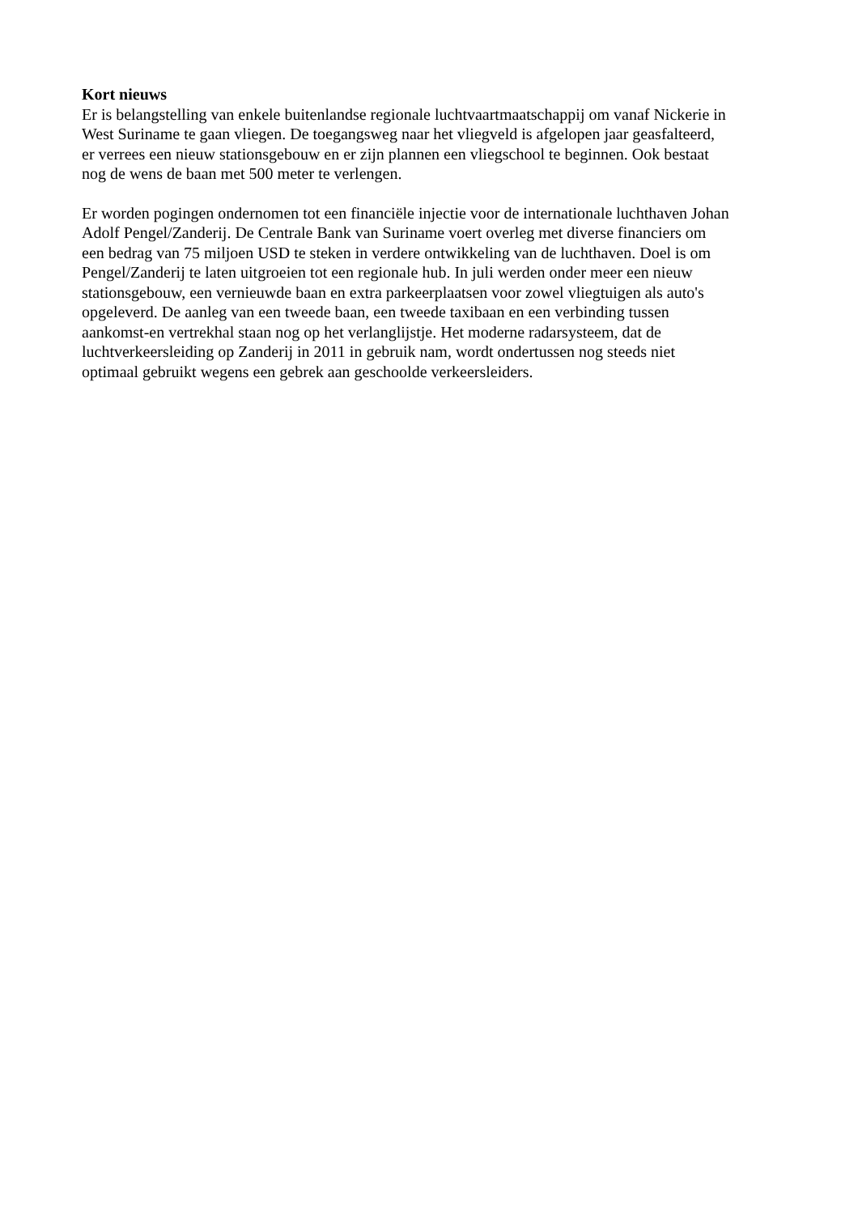Kort nieuws
Er is belangstelling van enkele buitenlandse regionale luchtvaartmaatschappij om vanaf Nickerie in
West Suriname te gaan vliegen. De toegangsweg naar het vliegveld is afgelopen jaar geasfalteerd,
er verrees een nieuw stationsgebouw en er zijn plannen een vliegschool te beginnen. Ook bestaat
nog de wens de baan met 500 meter te verlengen.
Er worden pogingen ondernomen tot een financiële injectie voor de internationale luchthaven Johan
Adolf Pengel/Zanderij. De Centrale Bank van Suriname voert overleg met diverse financiers om
een bedrag van 75 miljoen USD te steken in verdere ontwikkeling van de luchthaven. Doel is om
Pengel/Zanderij te laten uitgroeien tot een regionale hub. In juli werden onder meer een nieuw
stationsgebouw, een vernieuwde baan en extra parkeerplaatsen voor zowel vliegtuigen als auto's
opgeleverd. De aanleg van een tweede baan, een tweede taxibaan en een verbinding tussen
aankomst-en vertrekhal staan nog op het verlanglijstje. Het moderne radarsysteem, dat de
luchtverkeersleiding op Zanderij in 2011 in gebruik nam, wordt ondertussen nog steeds niet
optimaal gebruikt wegens een gebrek aan geschoolde verkeersleiders.